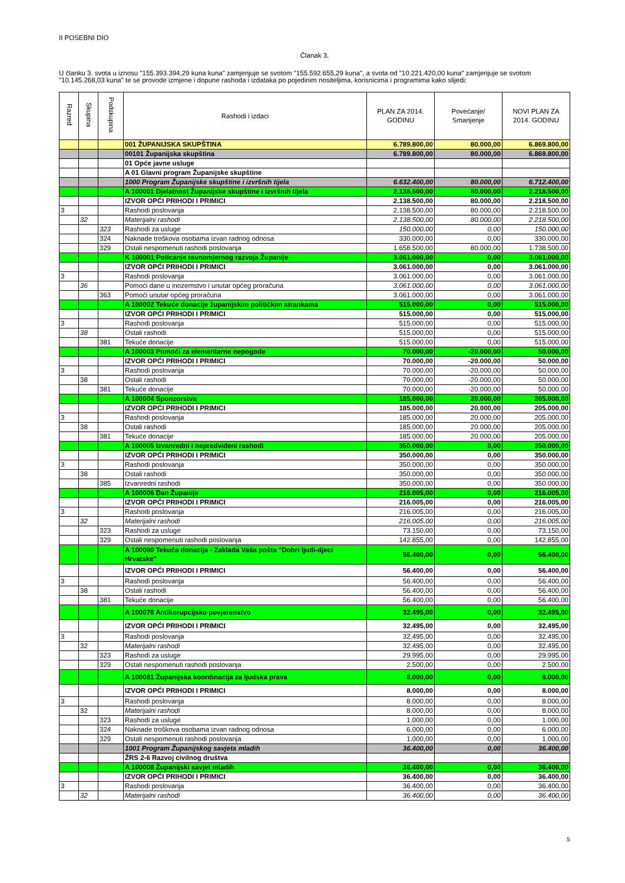II POSEBNI DIO
Članak 3.
U članku 3. svota u iznosu "155.393.394,29 kuna kuna" zamjenjuje se svotom "155.592.655,29 kuna", a svota od "10.221.420,00 kuna" zamjenjuje se svotom "10.145.268,03 kuna" te se provode izmjene i dopune rashoda i izdataka po pojedinim nositeljima, korisnicima i programima kako slijedi:
| Razred | Skupina | Podskupina | Rashodi i izdaci | PLAN ZA 2014. GODINU | Povećanje/ Smanjenje | NOVI PLAN ZA 2014. GODINU |
| --- | --- | --- | --- | --- | --- | --- |
| | | | 001 ŽUPANIJSKA SKUPŠTINA | 6.789.800,00 | 80.000,00 | 6.869.800,00 |
| | | | 00101 Županijska skupština | 6.789.800,00 | 80.000,00 | 6.869.800,00 |
| | | | 01 Opće javne usluge | | | |
| | | | A 01 Glavni program Županijske skupštine | | | |
| | | | 1000 Program Županijske skupštine i izvršnih tijela | 6.632.400,00 | 80.000,00 | 6.712.400,00 |
| | | | A 100001 Djelatnost Županijske skupštine i izvršnih tijela | 2.138.500,00 | 80.000,00 | 2.218.500,00 |
| | | | IZVOR OPĆI PRIHODI I PRIMICI | 2.138.500,00 | 80.000,00 | 2.218.500,00 |
| 3 | | | Rashodi poslovanja | 2.138.500,00 | 80.000,00 | 2.218.500,00 |
| | 32 | | Materijalni rashodi | 2.138.500,00 | 80.000,00 | 2.218.500,00 |
| | | 323 | Rashodi za usluge | 150.000,00 | 0,00 | 150.000,00 |
| | | 324 | Naknade troškova osobama izvan radnog odnosa | 330.000,00 | 0,00 | 330.000,00 |
| | | 329 | Ostali nespomenuti rashodi poslovanja | 1.658.500,00 | 80.000,00 | 1.738.500,00 |
| | | | K 100001 Poticanje ravnomjernog razvoja Županije | 3.061.000,00 | 0,00 | 3.061.000,00 |
| | | | IZVOR OPĆI PRIHODI I PRIMICI | 3.061.000,00 | 0,00 | 3.061.000,00 |
| 3 | | | Rashodi poslovanja | 3.061.000,00 | 0,00 | 3.061.000,00 |
| | 36 | | Pomoći dane u inozemstvo i unutar općeg proračuna | 3.061.000,00 | 0,00 | 3.061.000,00 |
| | | 363 | Pomoći unutar općeg proračuna | 3.061.000,00 | 0,00 | 3.061.000,00 |
| | | | A 100002 Tekuće donacije županijskim političkim strankama | 515.000,00 | 0,00 | 515.000,00 |
| | | | IZVOR OPĆI PRIHODI I PRIMICI | 515.000,00 | 0,00 | 515.000,00 |
| 3 | | | Rashodi poslovanja | 515.000,00 | 0,00 | 515.000,00 |
| | 38 | | Ostali rashodi | 515.000,00 | 0,00 | 515.000,00 |
| | | 381 | Tekuće donacije | 515.000,00 | 0,00 | 515.000,00 |
| | | | A 100003 Pomoći za elementarne nepogode | 70.000,00 | -20.000,00 | 50.000,00 |
| | | | IZVOR OPĆI PRIHODI I PRIMICI | 70.000,00 | -20.000,00 | 50.000,00 |
| 3 | | | Rashodi poslovanja | 70.000,00 | -20.000,00 | 50.000,00 |
| | 38 | | Ostali rashodi | 70.000,00 | -20.000,00 | 50.000,00 |
| | | 381 | Tekuće donacije | 70.000,00 | -20.000,00 | 50.000,00 |
| | | | A 100004 Sponzorstva | 185.000,00 | 20.000,00 | 205.000,00 |
| | | | IZVOR OPĆI PRIHODI I PRIMICI | 185.000,00 | 20.000,00 | 205.000,00 |
| 3 | | | Rashodi poslovanja | 185.000,00 | 20.000,00 | 205.000,00 |
| | 38 | | Ostali rashodi | 185.000,00 | 20.000,00 | 205.000,00 |
| | | 381 | Tekuće donacije | 185.000,00 | 20.000,00 | 205.000,00 |
| | | | A 100005 Izvanredni i nepredviđeni rashodi | 350.000,00 | 0,00 | 350.000,00 |
| | | | IZVOR OPĆI PRIHODI I PRIMICI | 350.000,00 | 0,00 | 350.000,00 |
| 3 | | | Rashodi poslovanja | 350.000,00 | 0,00 | 350.000,00 |
| | 38 | | Ostali rashodi | 350.000,00 | 0,00 | 350.000,00 |
| | | 385 | Izvanredni rashodi | 350.000,00 | 0,00 | 350.000,00 |
| | | | A 100006 Dan Županije | 216.005,00 | 0,00 | 216.005,00 |
| | | | IZVOR OPĆI PRIHODI I PRIMICI | 216.005,00 | 0,00 | 216.005,00 |
| 3 | | | Rashodi poslovanja | 216.005,00 | 0,00 | 216.005,00 |
| | 32 | | Materijalni rashodi | 216.005,00 | 0,00 | 216.005,00 |
| | | 323 | Rashodi za usluge | 73.150,00 | 0,00 | 73.150,00 |
| | | 329 | Ostali nespomenuti rashodi poslovanja | 142.855,00 | 0,00 | 142.855,00 |
| | | | A 100080 Tekuća donacija - Zaklada Vaša pošta "Dobri ljudi-djeci Hrvatske" | 56.400,00 | 0,00 | 56.400,00 |
| | | | IZVOR OPĆI PRIHODI I PRIMICI | 56.400,00 | 0,00 | 56.400,00 |
| 3 | | | Rashodi poslovanja | 56.400,00 | 0,00 | 56.400,00 |
| | 38 | | Ostali rashodi | 56.400,00 | 0,00 | 56.400,00 |
| | | 381 | Tekuće donacije | 56.400,00 | 0,00 | 56.400,00 |
| | | | A 100078 Antikorupcijsko povjerenstvo | 32.495,00 | 0,00 | 32.495,00 |
| | | | IZVOR OPĆI PRIHODI I PRIMICI | 32.495,00 | 0,00 | 32.495,00 |
| 3 | | | Rashodi poslovanja | 32.495,00 | 0,00 | 32.495,00 |
| | 32 | | Materijalni rashodi | 32.495,00 | 0,00 | 32.495,00 |
| | | 323 | Rashodi za usluge | 29.995,00 | 0,00 | 29.995,00 |
| | | 329 | Ostali nespomenuti rashodi poslovanja | 2.500,00 | 0,00 | 2.500,00 |
| | | | A 100081 Županijska koordinacija za ljudska prava | 8.000,00 | 0,00 | 8.000,00 |
| | | | IZVOR OPĆI PRIHODI I PRIMICI | 8.000,00 | 0,00 | 8.000,00 |
| 3 | | | Rashodi poslovanja | 8.000,00 | 0,00 | 8.000,00 |
| | 32 | | Materijalni rashodi | 8.000,00 | 0,00 | 8.000,00 |
| | | 323 | Rashodi za usluge | 1.000,00 | 0,00 | 1.000,00 |
| | | 324 | Naknade troškova osobama izvan radnog odnosa | 6.000,00 | 0,00 | 6.000,00 |
| | | 329 | Ostali nespomenuti rashodi poslovanja | 1.000,00 | 0,00 | 1.000,00 |
| | | | 1001 Program Županijskog savjeta mladih | 36.400,00 | 0,00 | 36.400,00 |
| | | | ŽRS 2-6 Razvoj civilnog društva | | | |
| | | | A 100008 Županijski savjet mladih | 36.400,00 | 0,00 | 36.400,00 |
| | | | IZVOR OPĆI PRIHODI I PRIMICI | 36.400,00 | 0,00 | 36.400,00 |
| 3 | | | Rashodi poslovanja | 36.400,00 | 0,00 | 36.400,00 |
| | 32 | | Materijalni rashodi | 36.400,00 | 0,00 | 36.400,00 |
5